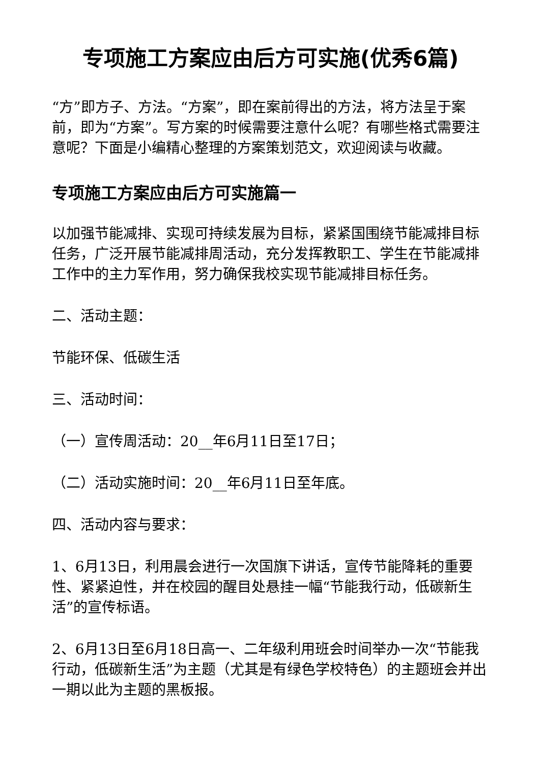专项施工方案应由后方可实施(优秀6篇)
“方”即方子、方法。“方案”，即在案前得出的方法，将方法呈于案前，即为“方案”。写方案的时候需要注意什么呢？有哪些格式需要注意呢？下面是小编精心整理的方案策划范文，欢迎阅读与收藏。
专项施工方案应由后方可实施篇一
以加强节能减排、实现可持续发展为目标，紧紧国围绕节能减排目标任务，广泛开展节能减排周活动，充分发挥教职工、学生在节能减排工作中的主力军作用，努力确保我校实现节能减排目标任务。
二、活动主题：
节能环保、低碳生活
三、活动时间：
（一）宣传周活动：20__年6月11日至17日；
（二）活动实施时间：20__年6月11日至年底。
四、活动内容与要求：
1、6月13日，利用晨会进行一次国旗下讲话，宣传节能降耗的重要性、紧紧迫性，并在校园的醒目处悬挂一幅“节能我行动，低碳新生活”的宣传标语。
2、6月13日至6月18日高一、二年级利用班会时间举办一次“节能我行动，低碳新生活”为主题（尤其是有绿色学校特色）的主题班会并出一期以此为主题的黑板报。